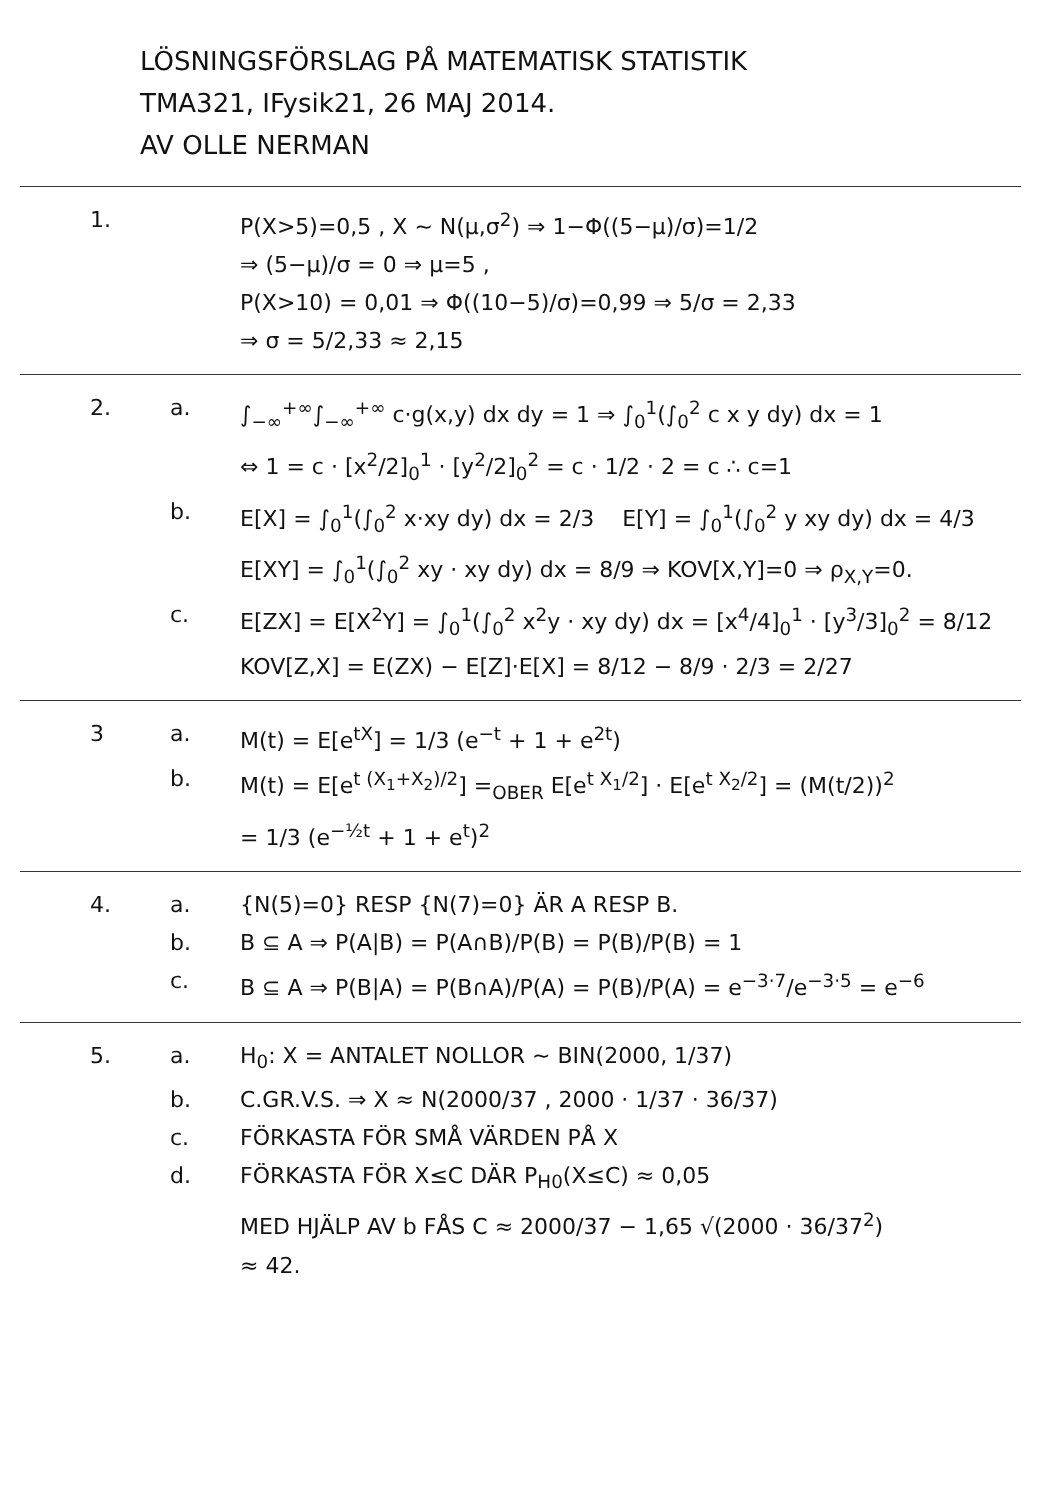LÖSNINGSFÖRSLAG PÅ MATEMATISK STATISTIK
TMA321, IFysik21, 26 MAJ 2014.
AV OLLE NERMAN
1. P(X>5)=0,5 , X ~ N(μ,σ<sup>2</sup>) ⇒ 1−Φ((5−μ)/σ)=1/2
⇒ (5−μ)/σ = 0 ⇒ μ=5 ,
P(X>10) = 0,01 ⇒ Φ((10−5)/σ)=0,99 ⇒ 5/σ = 2,33
⇒ σ = 5/2,33 ≈ 2,15
2. a. ∫<sub>−∞</sub><sup>+∞</sup>∫<sub>−∞</sub><sup>+∞</sup> c·g(x,y) dx dy = 1 ⇒ ∫<sub>0</sub><sup>1</sup>(∫<sub>0</sub><sup>2</sup> c x y dy) dx = 1
⇔ 1 = c · [x<sup>2</sup>/2]<sub>0</sub><sup>1</sup> · [y<sup>2</sup>/2]<sub>0</sub><sup>2</sup> = c · 1/2 · 2 = c ∴ c=1
b. E[X] = ∫<sub>0</sub><sup>1</sup>(∫<sub>0</sub><sup>2</sup> x·xy dy) dx = 2/3 E[Y] = ∫<sub>0</sub><sup>1</sup>(∫<sub>0</sub><sup>2</sup> y xy dy) dx = 4/3
E[XY] = ∫<sub>0</sub><sup>1</sup>(∫<sub>0</sub><sup>2</sup> xy · xy dy) dx = 8/9 ⇒ KOV[X,Y]=0 ⇒ ρ<sub>X,Y</sub>=0.
c. E[ZX] = E[X<sup>2</sup>Y] = ∫<sub>0</sub><sup>1</sup>(∫<sub>0</sub><sup>2</sup> x<sup>2</sup>y · xy dy) dx = [x<sup>4</sup>/4]<sub>0</sub><sup>1</sup> · [y<sup>3</sup>/3]<sub>0</sub><sup>2</sup> = 8/12
KOV[Z,X] = E(ZX) − E[Z]·E[X] = 8/12 − 8/9 · 2/3 = 2/27
3 a. M(t) = E[e<sup>tX</sup>] = 1/3 (e<sup>−t</sup> + 1 + e<sup>2t</sup>)
b. M(t) = E[e<sup>t (X<sub>1</sub>+X<sub>2</sub>)/2</sup>] =<sub>OBER</sub> E[e<sup>t X<sub>1</sub>/2</sup>] · E[e<sup>t X<sub>2</sub>/2</sup>] = (M(t/2))<sup>2</sup>
= 1/3 (e<sup>−½t</sup> + 1 + e<sup>t</sup>)<sup>2</sup>
4. a. {N(5)=0} RESP {N(7)=0} ÄR A RESP B.
b. B ⊆ A ⇒ P(A|B) = P(A∩B)/P(B) = P(B)/P(B) = 1
c. B ⊆ A ⇒ P(B|A) = P(B∩A)/P(A) = P(B)/P(A) = e<sup>−3·7</sup>/e<sup>−3·5</sup> = e<sup>−6</sup>
5. a. H<sub>0</sub>: X = ANTALET NOLLOR ~ BIN(2000, 1/37)
b. C.GR.V.S. ⇒ X ≈ N(2000/37 , 2000 · 1/37 · 36/37)
c. FÖRKASTA FÖR SMÅ VÄRDEN PÅ X
d. FÖRKASTA FÖR X≤C DÄR P<sub>H0</sub>(X≤C) ≈ 0,05
MED HJÄLP AV b FÅS C ≈ 2000/37 − 1,65 √(2000 · 36/37<sup>2</sup>)
≈ 42.